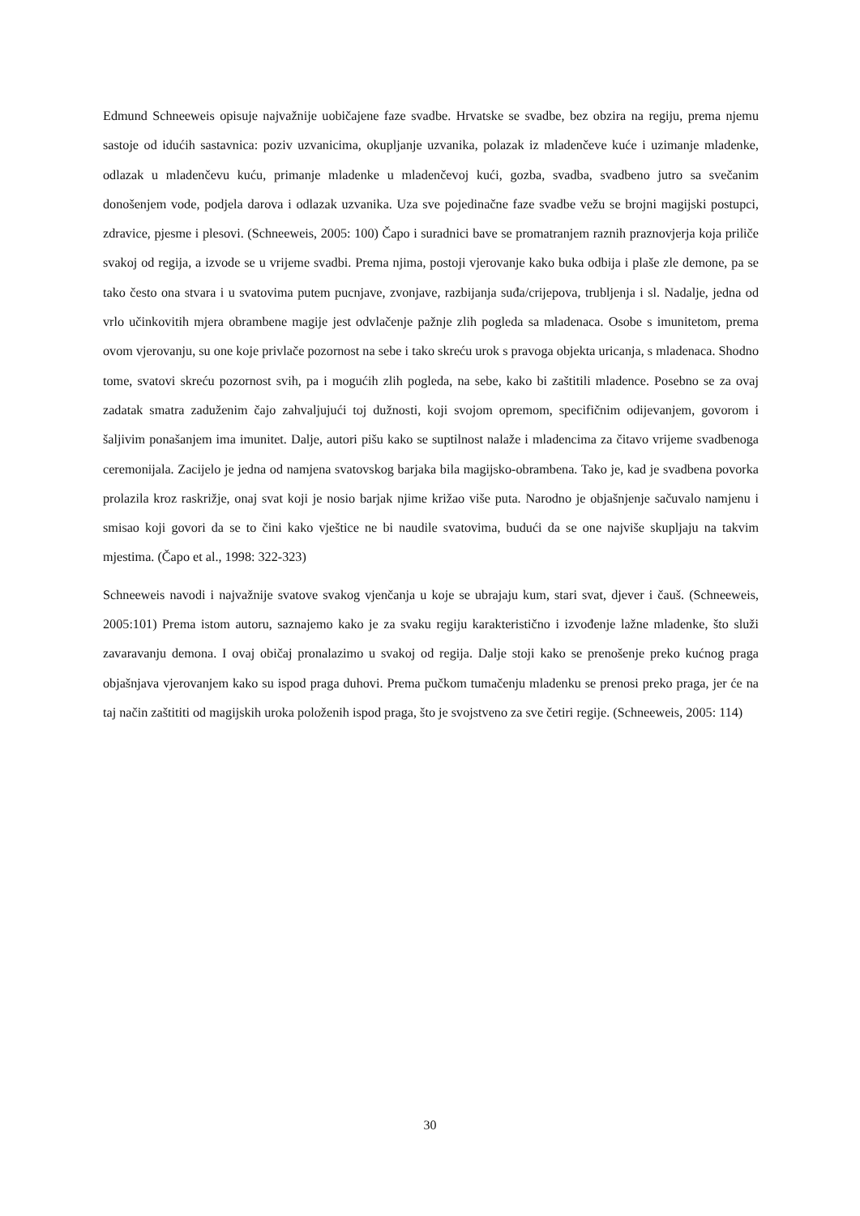Edmund Schneeweis opisuje najvažnije uobičajene faze svadbe. Hrvatske se svadbe, bez obzira na regiju, prema njemu sastoje od idućih sastavnica: poziv uzvanicima, okupljanje uzvanika, polazak iz mladenčeve kuće i uzimanje mladenke, odlazak u mladenčevu kuću, primanje mladenke u mladenčevoj kući, gozba, svadba, svadbeno jutro sa svečanim donošenjem vode, podjela darova i odlazak uzvanika. Uza sve pojedinačne faze svadbe vežu se brojni magijski postupci, zdravice, pjesme i plesovi. (Schneeweis, 2005: 100) Čapo i suradnici bave se promatranjem raznih praznovjerja koja priliče svakoj od regija, a izvode se u vrijeme svadbi. Prema njima, postoji vjerovanje kako buka odbija i plaše zle demone, pa se tako često ona stvara i u svatovima putem pucnjave, zvonjave, razbijanja suđa/crijepova, trubljenja i sl. Nadalje, jedna od vrlo učinkovitih mjera obrambene magije jest odvlačenje pažnje zlih pogleda sa mladenaca. Osobe s imunitetom, prema ovom vjerovanju, su one koje privlače pozornost na sebe i tako skreću urok s pravoga objekta uricanja, s mladenaca. Shodno tome, svatovi skreću pozornost svih, pa i mogućih zlih pogleda, na sebe, kako bi zaštitili mladence. Posebno se za ovaj zadatak smatra zaduženim čajo zahvaljujući toj dužnosti, koji svojom opremom, specifičnim odijevanjem, govorom i šaljivim ponašanjem ima imunitet. Dalje, autori pišu kako se suptilnost nalaže i mladencima za čitavo vrijeme svadbenoga ceremonijala. Zacijelo je jedna od namjena svatovskog barjaka bila magijsko-obrambena. Tako je, kad je svadbena povorka prolazila kroz raskrižje, onaj svat koji je nosio barjak njime križao više puta. Narodno je objašnjenje sačuvalo namjenu i smisao koji govori da se to čini kako vještice ne bi naudile svatovima, budući da se one najviše skupljaju na takvim mjestima. (Čapo et al., 1998: 322-323)
Schneeweis navodi i najvažnije svatove svakog vjenčanja u koje se ubrajaju kum, stari svat, djever i čauš. (Schneeweis, 2005:101) Prema istom autoru, saznajemo kako je za svaku regiju karakteristično i izvođenje lažne mladenke, što služi zavaravanju demona. I ovaj običaj pronalazimo u svakoj od regija. Dalje stoji kako se prenošenje preko kućnog praga objašnjava vjerovanjem kako su ispod praga duhovi. Prema pučkom tumačenju mladenku se prenosi preko praga, jer će na taj način zaštititi od magijskih uroka položenih ispod praga, što je svojstveno za sve četiri regije. (Schneeweis, 2005: 114)
30